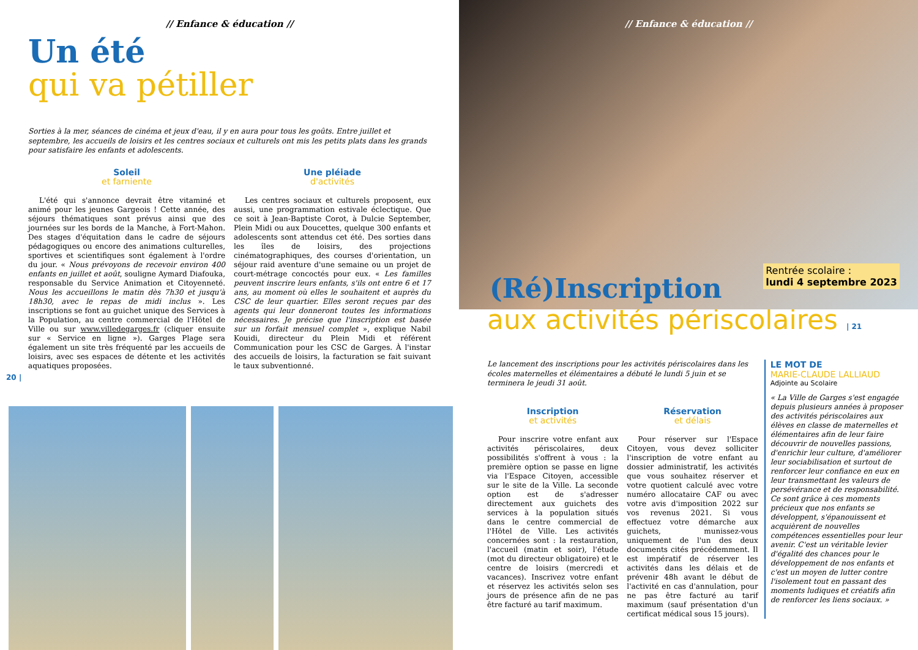// Enfance & éducation //
Un été
qui va pétiller
Sorties à la mer, séances de cinéma et jeux d'eau, il y en aura pour tous les goûts. Entre juillet et septembre, les accueils de loisirs et les centres sociaux et culturels ont mis les petits plats dans les grands pour satisfaire les enfants et adolescents.
Soleil
et farniente
L'été qui s'annonce devrait être vitaminé et animé pour les jeunes Gargeois ! Cette année, des séjours thématiques sont prévus ainsi que des journées sur les bords de la Manche, à Fort-Mahon. Des stages d'équitation dans le cadre de séjours pédagogiques ou encore des animations culturelles, sportives et scientifiques sont également à l'ordre du jour. « Nous prévoyons de recevoir environ 400 enfants en juillet et août, souligne Aymard Diafouka, responsable du Service Animation et Citoyenneté. Nous les accueillons le matin dès 7h30 et jusqu'à 18h30, avec le repas de midi inclus ». Les inscriptions se font au guichet unique des Services à la Population, au centre commercial de l'Hôtel de Ville ou sur www.villedegarges.fr (cliquer ensuite sur « Service en ligne »). Garges Plage sera également un site très fréquenté par les accueils de loisirs, avec ses espaces de détente et les activités aquatiques proposées.
Une pléiade
d'activités
Les centres sociaux et culturels proposent, eux aussi, une programmation estivale éclectique. Que ce soit à Jean-Baptiste Corot, à Dulcie September, Plein Midi ou aux Doucettes, quelque 300 enfants et adolescents sont attendus cet été. Des sorties dans les îles de loisirs, des projections cinématographiques, des courses d'orientation, un séjour raid aventure d'une semaine ou un projet de court-métrage concoctés pour eux. « Les familles peuvent inscrire leurs enfants, s'ils ont entre 6 et 17 ans, au moment où elles le souhaitent et auprès du CSC de leur quartier. Elles seront reçues par des agents qui leur donneront toutes les informations nécessaires. Je précise que l'inscription est basée sur un forfait mensuel complet », explique Nabil Kouidi, directeur du Plein Midi et référent Communication pour les CSC de Garges. À l'instar des accueils de loisirs, la facturation se fait suivant le taux subventionné.
20 |
// Enfance & éducation //
Rentrée scolaire :
lundi 4 septembre 2023
(Ré)Inscription
aux activités périscolaires | 21
Le lancement des inscriptions pour les activités périscolaires dans les écoles maternelles et élémentaires a débuté le lundi 5 juin et se terminera le jeudi 31 août.
Inscription
et activités
Pour inscrire votre enfant aux activités périscolaires, deux possibilités s'offrent à vous : la première option se passe en ligne via l'Espace Citoyen, accessible sur le site de la Ville. La seconde option est de s'adresser directement aux guichets des services à la population situés dans le centre commercial de l'Hôtel de Ville. Les activités concernées sont : la restauration, l'accueil (matin et soir), l'étude (mot du directeur obligatoire) et le centre de loisirs (mercredi et vacances). Inscrivez votre enfant et réservez les activités selon ses jours de présence afin de ne pas être facturé au tarif maximum.
Réservation
et délais
Pour réserver sur l'Espace Citoyen, vous devez solliciter l'inscription de votre enfant au dossier administratif, les activités que vous souhaitez réserver et votre quotient calculé avec votre numéro allocataire CAF ou avec votre avis d'imposition 2022 sur vos revenus 2021. Si vous effectuez votre démarche aux guichets, munissez-vous uniquement de l'un des deux documents cités précédemment. Il est impératif de réserver les activités dans les délais et de prévenir 48h avant le début de l'activité en cas d'annulation, pour ne pas être facturé au tarif maximum (sauf présentation d'un certificat médical sous 15 jours).
LE MOT DE
MARIE-CLAUDE LALLIAUD
Adjointe au Scolaire
« La Ville de Garges s'est engagée depuis plusieurs années à proposer des activités périscolaires aux élèves en classe de maternelles et élémentaires afin de leur faire découvrir de nouvelles passions, d'enrichir leur culture, d'améliorer leur sociabilisation et surtout de renforcer leur confiance en eux en leur transmettant les valeurs de persévérance et de responsabilité. Ce sont grâce à ces moments précieux que nos enfants se développent, s'épanouissent et acquièrent de nouvelles compétences essentielles pour leur avenir. C'est un véritable levier d'égalité des chances pour le développement de nos enfants et c'est un moyen de lutter contre l'isolement tout en passant des moments ludiques et créatifs afin de renforcer les liens sociaux. »